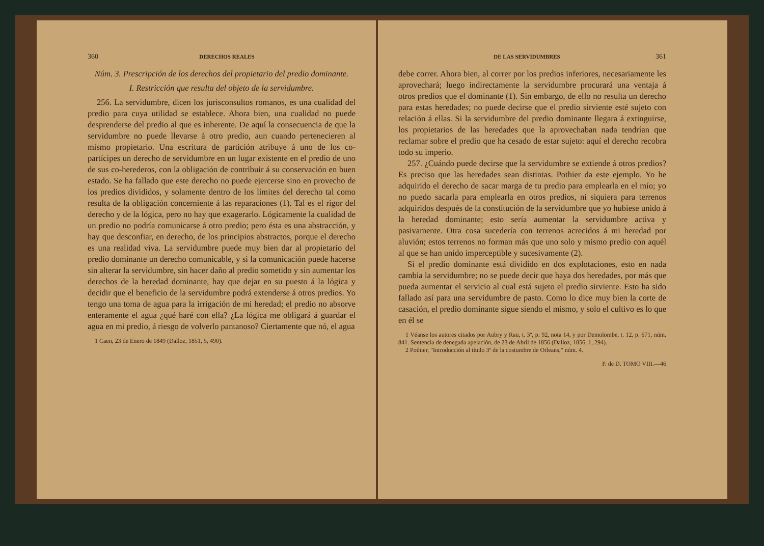360 DERECHOS REALES
Núm. 3. Prescripción de los derechos del propietario del predio dominante.
I. Restricción que resulta del objeto de la servidumbre.
256. La servidumbre, dicen los jurisconsultos romanos, es una cualidad del predio para cuya utilidad se establece. Ahora bien, una cualidad no puede desprenderse del predio al que es inherente. De aquí la consecuencia de que la servidumbre no puede llevarse á otro predio, aun cuando pertenecieren al mismo propietario. Una escritura de partición atribuye á uno de los co-partícipes un derecho de servidumbre en un lugar existente en el predio de uno de sus co-herederos, con la obligación de contribuir á su conservación en buen estado. Se ha fallado que este derecho no puede ejercerse sino en provecho de los predios divididos, y solamente dentro de los límites del derecho tal como resulta de la obligación concerniente á las reparaciones (1). Tal es el rigor del derecho y de la lógica, pero no hay que exagerarlo. Lógicamente la cualidad de un predio no podría comunicarse á otro predio; pero ésta es una abstracción, y hay que desconfiar, en derecho, de los principios abstractos, porque el derecho es una realidad viva. La servidumbre puede muy bien dar al propietario del predio dominante un derecho comunicable, y si la comunicación puede hacerse sin alterar la servidumbre, sin hacer daño al predio sometido y sin aumentar los derechos de la heredad dominante, hay que dejar en su puesto á la lógica y decidir que el beneficio de la servidumbre podrá extenderse á otros predios. Yo tengo una toma de agua para la irrigación de mi heredad; el predio no absorve enteramente el agua ¿qué haré con ella? ¿La lógica me obligará á guardar el agua en mi predio, á riesgo de volverlo pantanoso? Ciertamente que nó, el agua
1 Caen, 23 de Enero de 1849 (Dalloz, 1851, 5, 490).
DE LAS SERVIDUMBRES 361
debe correr. Ahora bien, al correr por los predios inferiores, necesariamente les aprovechará; luego indirectamente la servidumbre procurará una ventaja á otros predios que el dominante (1). Sin embargo, de ello no resulta un derecho para estas heredades; no puede decirse que el predio sirviente esté sujeto con relación á ellas. Si la servidumbre del predio dominante llegara á extinguirse, los propietarios de las heredades que la aprovechaban nada tendrían que reclamar sobre el predio que ha cesado de estar sujeto: aquí el derecho recobra todo su imperio.
257. ¿Cuándo puede decirse que la servidumbre se extiende á otros predios? Es preciso que las heredades sean distintas. Pothier da este ejemplo. Yo he adquirido el derecho de sacar marga de tu predio para emplearla en el mío; yo no puedo sacarla para emplearla en otros predios, ni siquiera para terrenos adquiridos después de la constitución de la servidumbre que yo hubiese unido á la heredad dominante; esto sería aumentar la servidumbre activa y pasivamente. Otra cosa sucedería con terrenos acrecidos á mi heredad por aluvión; estos terrenos no forman más que uno solo y mismo predio con aquél al que se han unido imperceptible y sucesivamente (2).
Si el predio dominante está dividido en dos explotaciones, esto en nada cambia la servidumbre; no se puede decir que haya dos heredades, por más que pueda aumentar el servicio al cual está sujeto el predio sirviente. Esto ha sido fallado así para una servidumbre de pasto. Como lo dice muy bien la corte de casación, el predio dominante sigue siendo el mismo, y solo el cultivo es lo que en él se
1 Véanse los autores citados por Aubry y Rau, t. 3º, p. 92, nota 14, y por Demolombe, t. 12, p. 671, núm. 841. Sentencia de denegada apelación, de 23 de Abril de 1856 (Dalloz, 1856, 1, 294).
2 Pothier, "Introducción al título 3º de la costumbre de Orleans," núm. 4.
P. de D. TOMO VIII.—46